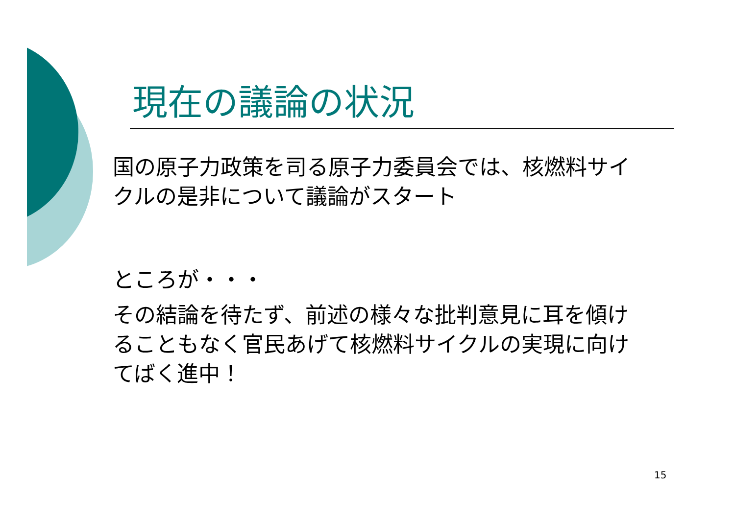現在の議論の状況
国の原子力政策を司る原子力委員会では、核燃料サイクルの是非について議論がスタート
ところが・・・
その結論を待たず、前述の様々な批判意見に耳を傾けることもなく官民あげて核燃料サイクルの実現に向けてばく進中！
15